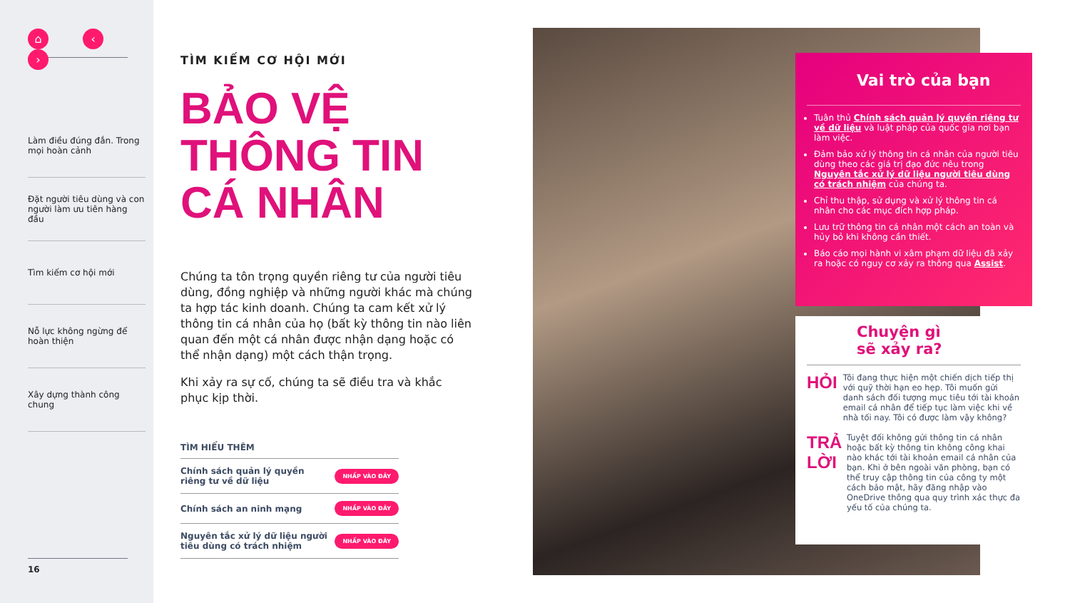⌂ ‹ ›
Làm điều đúng đắn. Trong mọi hoàn cảnh
Đặt người tiêu dùng và con người làm ưu tiên hàng đầu
Tìm kiếm cơ hội mới
Nỗ lực không ngừng để hoàn thiện
Xây dựng thành công chung
16
TÌM KIẾM CƠ HỘI MỚI
BẢO VỆ THÔNG TIN CÁ NHÂN
Chúng ta tôn trọng quyền riêng tư của người tiêu dùng, đồng nghiệp và những người khác mà chúng ta hợp tác kinh doanh. Chúng ta cam kết xử lý thông tin cá nhân của họ (bất kỳ thông tin nào liên quan đến một cá nhân được nhận dạng hoặc có thể nhận dạng) một cách thận trọng.
Khi xảy ra sự cố, chúng ta sẽ điều tra và khắc phục kịp thời.
TÌM HIỂU THÊM
Chính sách quản lý quyền
riêng tư về dữ liệu NHẤP VÀO ĐÂY
Chính sách an ninh mạng NHẤP VÀO ĐÂY
Nguyên tắc xử lý dữ liệu người
tiêu dùng có trách nhiệm NHẤP VÀO ĐÂY
Vai trò của bạn
Tuân thủ Chính sách quản lý quyền riêng tư về dữ liệu và luật pháp của quốc gia nơi bạn làm việc.
Đảm bảo xử lý thông tin cá nhân của người tiêu dùng theo các giá trị đạo đức nêu trong Nguyên tắc xử lý dữ liệu người tiêu dùng có trách nhiệm của chúng ta.
Chỉ thu thập, sử dụng và xử lý thông tin cá nhân cho các mục đích hợp pháp.
Lưu trữ thông tin cá nhân một cách an toàn và hủy bỏ khi không cần thiết.
Báo cáo mọi hành vi xâm phạm dữ liệu đã xảy ra hoặc có nguy cơ xảy ra thông qua Assist.
Chuyện gì
sẽ xảy ra?
HỎI Tôi đang thực hiện một chiến dịch tiếp thị với quỹ thời hạn eo hẹp. Tôi muốn gửi danh sách đối tượng mục tiêu tới tài khoản email cá nhân để tiếp tục làm việc khi về nhà tối nay. Tôi có được làm vậy không?
TRẢ LỜI Tuyệt đối không gửi thông tin cá nhân hoặc bất kỳ thông tin không công khai nào khác tới tài khoản email cá nhân của bạn. Khi ở bên ngoài văn phòng, bạn có thể truy cập thông tin của công ty một cách bảo mật, hãy đăng nhập vào OneDrive thông qua quy trình xác thực đa yếu tố của chúng ta.